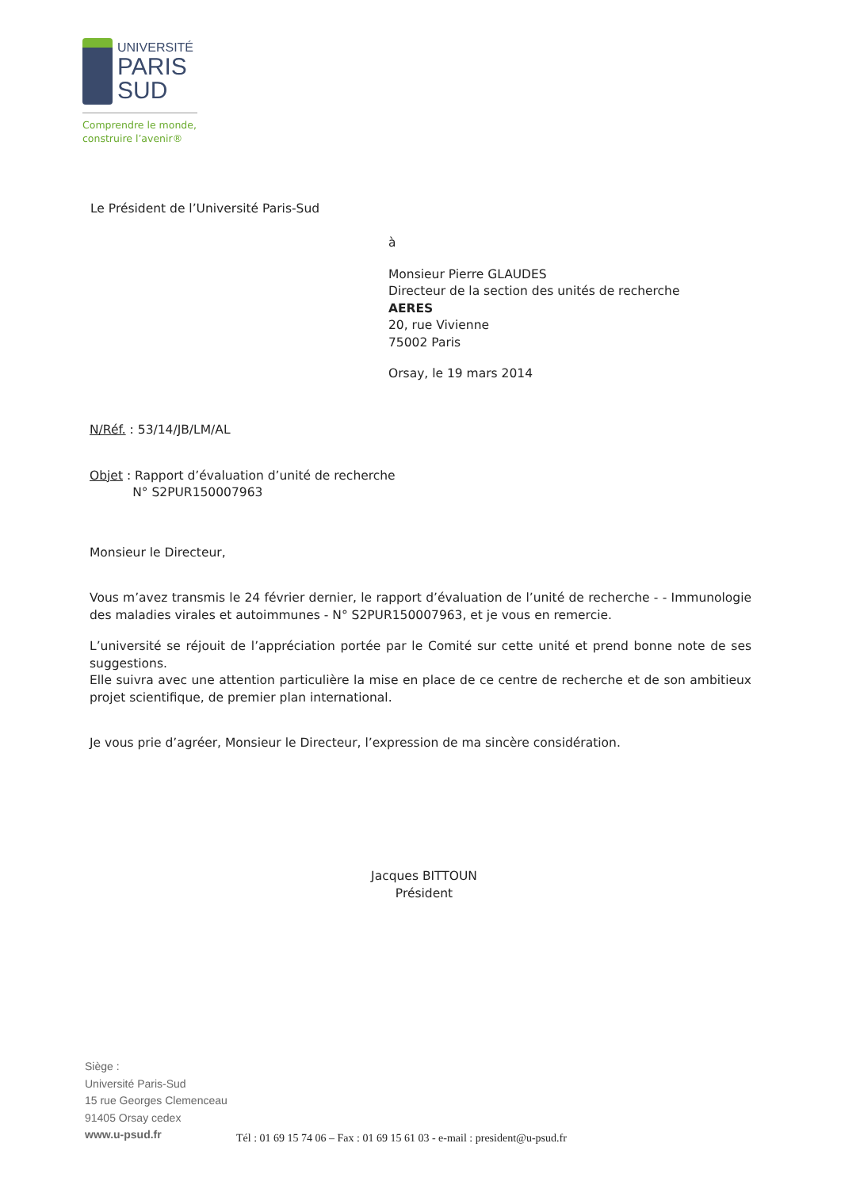UNIVERSITÉ
PARIS
SUD
Comprendre le monde,
construire l’avenir®
Le Président de l’Université Paris-Sud
à
Monsieur Pierre GLAUDES
Directeur de la section des unités de recherche
AERES
20, rue Vivienne
75002 Paris
Orsay, le 19 mars 2014
N/Réf. : 53/14/JB/LM/AL
Objet : Rapport d’évaluation d’unité de recherche
N° S2PUR150007963
Monsieur le Directeur,
Vous m’avez transmis le 24 février dernier, le rapport d’évaluation de l’unité de recherche - - Immunologie des maladies virales et autoimmunes - N° S2PUR150007963, et je vous en remercie.
L’université se réjouit de l’appréciation portée par le Comité sur cette unité et prend bonne note de ses suggestions.
Elle suivra avec une attention particulière la mise en place de ce centre de recherche et de son ambitieux projet scientifique, de premier plan international.
Je vous prie d’agréer, Monsieur le Directeur, l’expression de ma sincère considération.
Jacques BITTOUN
Président
Siège :
Université Paris-Sud
15 rue Georges Clemenceau
91405 Orsay cedex
www.u-psud.fr
Tél : 01 69 15 74 06 – Fax : 01 69 15 61 03 - e-mail : president@u-psud.fr